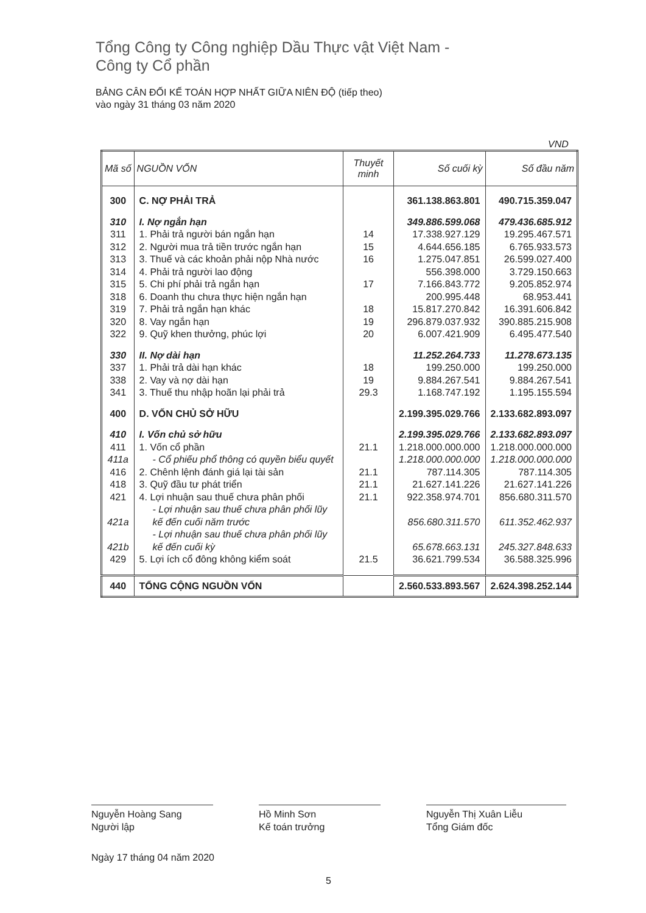Tổng Công ty Công nghiệp Dầu Thực vật Việt Nam -
Công ty Cổ phần
BẢNG CÂN ĐỐI KẾ TOÁN HỢP NHẤT GIỮA NIÊN ĐỘ (tiếp theo)
vào ngày 31 tháng 03 năm 2020
VND
| Mã số | NGUỒN VỐN | Thuyết minh | Số cuối kỳ | Số đầu năm |
| --- | --- | --- | --- | --- |
| 300 | C. NỢ PHẢI TRẢ | | 361.138.863.801 | 490.715.359.047 |
| 310 | I. Nợ ngắn hạn | | 349.886.599.068 | 479.436.685.912 |
| 311 | 1. Phải trả người bán ngắn hạn | 14 | 17.338.927.129 | 19.295.467.571 |
| 312 | 2. Người mua trả tiền trước ngắn hạn | 15 | 4.644.656.185 | 6.765.933.573 |
| 313 | 3. Thuế và các khoản phải nộp Nhà nước | 16 | 1.275.047.851 | 26.599.027.400 |
| 314 | 4. Phải trả người lao động | | 556.398.000 | 3.729.150.663 |
| 315 | 5. Chi phí phải trả ngắn hạn | 17 | 7.166.843.772 | 9.205.852.974 |
| 318 | 6. Doanh thu chưa thực hiện ngắn hạn | | 200.995.448 | 68.953.441 |
| 319 | 7. Phải trả ngắn hạn khác | 18 | 15.817.270.842 | 16.391.606.842 |
| 320 | 8. Vay ngắn hạn | 19 | 296.879.037.932 | 390.885.215.908 |
| 322 | 9. Quỹ khen thưởng, phúc lợi | 20 | 6.007.421.909 | 6.495.477.540 |
| 330 | II. Nợ dài hạn | | 11.252.264.733 | 11.278.673.135 |
| 337 | 1. Phải trả dài hạn khác | 18 | 199.250.000 | 199.250.000 |
| 338 | 2. Vay và nợ dài hạn | 19 | 9.884.267.541 | 9.884.267.541 |
| 341 | 3. Thuế thu nhập hoãn lại phải trả | 29.3 | 1.168.747.192 | 1.195.155.594 |
| 400 | D. VỐN CHỦ SỞ HỮU | | 2.199.395.029.766 | 2.133.682.893.097 |
| 410 | I. Vốn chủ sở hữu | | 2.199.395.029.766 | 2.133.682.893.097 |
| 411 | 1. Vốn cổ phần | 21.1 | 1.218.000.000.000 | 1.218.000.000.000 |
| 411a | - Cổ phiếu phổ thông có quyền biểu quyết | | 1.218.000.000.000 | 1.218.000.000.000 |
| 416 | 2. Chênh lệnh đánh giá lại tài sản | 21.1 | 787.114.305 | 787.114.305 |
| 418 | 3. Quỹ đầu tư phát triển | 21.1 | 21.627.141.226 | 21.627.141.226 |
| 421 | 4. Lợi nhuận sau thuế chưa phân phối | 21.1 | 922.358.974.701 | 856.680.311.570 |
| 421a | - Lợi nhuận sau thuế chưa phân phối lũy kế đến cuối năm trước | | 856.680.311.570 | 611.352.462.937 |
| 421b | - Lợi nhuận sau thuế chưa phân phối lũy kế đến cuối kỳ | | 65.678.663.131 | 245.327.848.633 |
| 429 | 5. Lợi ích cổ đông không kiểm soát | 21.5 | 36.621.799.534 | 36.588.325.996 |
| 440 | TỔNG CỘNG NGUỒN VỐN | | 2.560.533.893.567 | 2.624.398.252.144 |
Nguyễn Hoàng Sang
Người lập
Hồ Minh Sơn
Kế toán trưởng
Nguyễn Thị Xuân Liễu
Tổng Giám đốc
Ngày 17 tháng 04 năm 2020
5